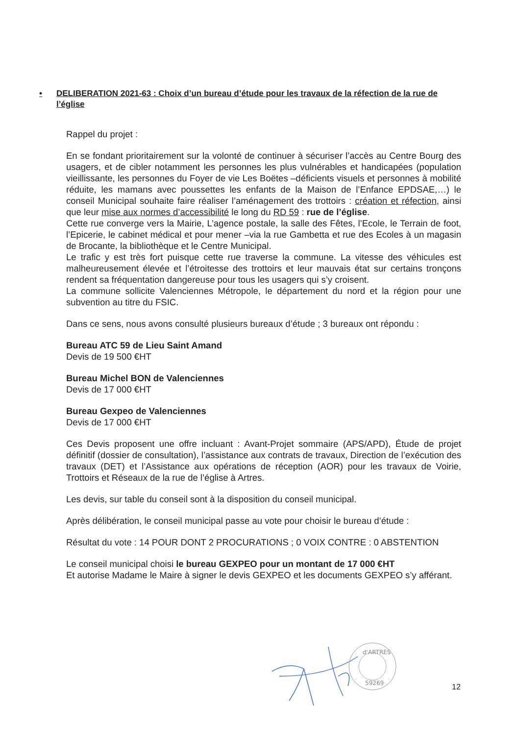• DELIBERATION 2021-63 : Choix d’un bureau d’étude pour les travaux de la réfection de la rue de l’église
Rappel du projet :
En se fondant prioritairement sur la volonté de continuer à sécuriser l’accès au Centre Bourg des usagers, et de cibler notamment les personnes les plus vulnérables et handicapées (population vieillissante, les personnes du Foyer de vie Les Boëtes –déficients visuels et personnes à mobilité réduite, les mamans avec poussettes les enfants de la Maison de l’Enfance EPDSAE,…) le conseil Municipal souhaite faire réaliser l’aménagement des trottoirs : création et réfection, ainsi que leur mise aux normes d’accessibilité le long du RD 59 : rue de l’église.
Cette rue converge vers la Mairie, L’agence postale, la salle des Fêtes, l’Ecole, le Terrain de foot, l’Epicerie, le cabinet médical et pour mener –via la rue Gambetta et rue des Ecoles à un magasin de Brocante, la bibliothèque et le Centre Municipal.
Le trafic y est très fort puisque cette rue traverse la commune. La vitesse des véhicules est malheureusement élevée et l’étroitesse des trottoirs et leur mauvais état sur certains tronçons rendent sa fréquentation dangereuse pour tous les usagers qui s’y croisent.
La commune sollicite Valenciennes Métropole, le département du nord et la région pour une subvention au titre du FSIC.
Dans ce sens, nous avons consulté plusieurs bureaux d’étude ; 3 bureaux ont répondu :
Bureau ATC 59 de Lieu Saint Amand
Devis de 19 500 €HT
Bureau Michel BON de Valenciennes
Devis de 17 000 €HT
Bureau Gexpeo de Valenciennes
Devis de 17 000 €HT
Ces Devis proposent une offre incluant : Avant-Projet sommaire (APS/APD), Étude de projet définitif (dossier de consultation), l’assistance aux contrats de travaux, Direction de l’exécution des travaux (DET) et l’Assistance aux opérations de réception (AOR) pour les travaux de Voirie, Trottoirs et Réseaux de la rue de l’église à Artres.
Les devis, sur table du conseil sont à la disposition du conseil municipal.
Après délibération, le conseil municipal passe au vote pour choisir le bureau d’étude :
Résultat du vote : 14 POUR DONT 2 PROCURATIONS ; 0 VOIX CONTRE : 0 ABSTENTION
Le conseil municipal choisi le bureau GEXPEO pour un montant de 17 000 €HT
Et autorise Madame le Maire à signer le devis GEXPEO et les documents GEXPEO s’y afférant.
d'ARTRES
59269
12